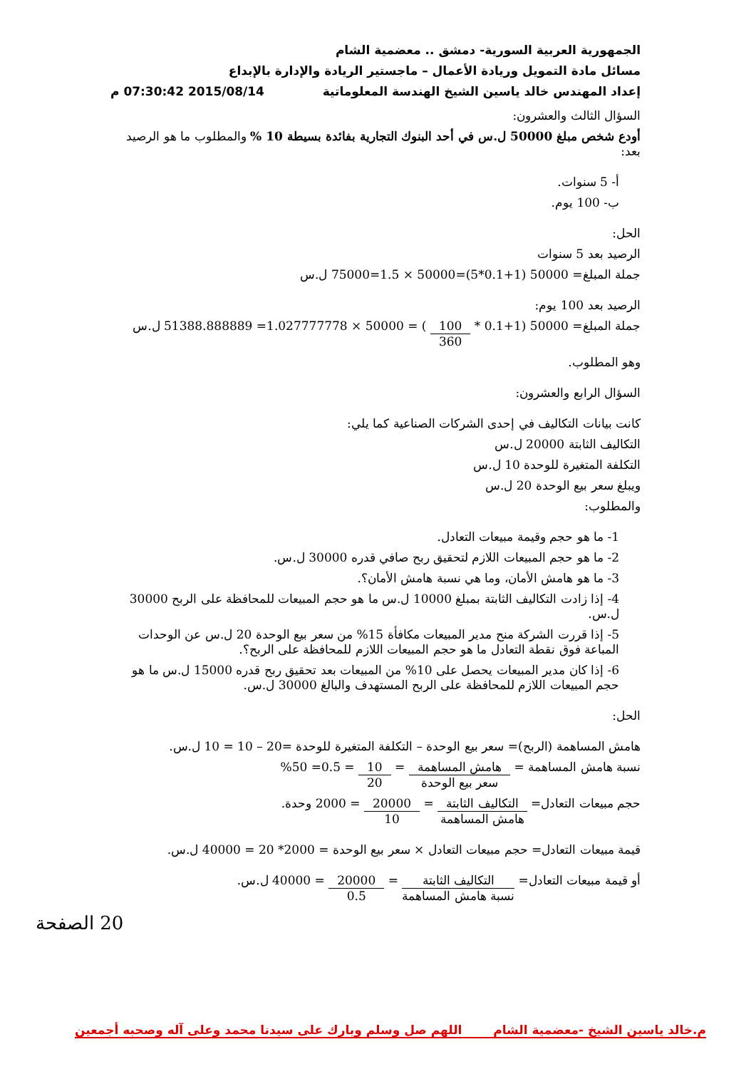الجمهورية العربية السورية- دمشق .. معضمية الشام
مسائل مادة التمويل وريادة الأعمال – ماجستير الريادة والإدارة بالإبداع
إعداد المهندس خالد ياسين الشيخ الهندسة المعلوماتية 2015/08/14 07:30:42 م
السؤال الثالث والعشرون:
أودع شخص مبلغ 50000 ل.س في أحد البنوك التجارية بفائدة بسيطة 10 % والمطلوب ما هو الرصيد بعد:
أ- 5 سنوات.
ب- 100 يوم.
الحل:
الرصيد بعد 5 سنوات
جملة المبلغ= 50000 (1+0.1*5)=50000 × 1.5=75000 ل.س
الرصيد بعد 100 يوم:
جملة المبلغ= 50000 (1+0.1 * 100 360 ) = 50000 × 1.027777778= 51388.888889 ل.س
وهو المطلوب.
السؤال الرابع والعشرون:
كانت بيانات التكاليف في إحدى الشركات الصناعية كما يلي:
التكاليف الثابتة 20000 ل.س
التكلفة المتغيرة للوحدة 10 ل.س
ويبلغ سعر بيع الوحدة 20 ل.س
والمطلوب:
1- ما هو حجم وقيمة مبيعات التعادل.
2- ما هو حجم المبيعات اللازم لتحقيق ربح صافي قدره 30000 ل.س.
3- ما هو هامش الأمان، وما هي نسبة هامش الأمان؟.
4- إذا زادت التكاليف الثابتة بمبلغ 10000 ل.س ما هو حجم المبيعات للمحافظة على الربح 30000 ل.س.
5- إذا قررت الشركة منح مدير المبيعات مكافأة 15% من سعر بيع الوحدة 20 ل.س عن الوحدات المباعة فوق نقطة التعادل ما هو حجم المبيعات اللازم للمحافظة على الربح؟.
6- إذا كان مدير المبيعات يحصل على 10% من المبيعات بعد تحقيق ربح قدره 15000 ل.س ما هو حجم المبيعات اللازم للمحافظة على الربح المستهدف والبالغ 30000 ل.س.
الحل:
هامش المساهمة (الربح)= سعر بيع الوحدة – التكلفة المتغيرة للوحدة =20 – 10 = 10 ل.س.
نسبة هامش المساهمة = هامش المساهمة سعر بيع الوحدة = 10 20 = 0.5= 50%
حجم مبيعات التعادل= التكاليف الثابتة هامش المساهمة = 20000 10 = 2000 وحدة.
قيمة مبيعات التعادل= حجم مبيعات التعادل × سعر بيع الوحدة = 2000* 20 = 40000 ل.س.
أو قيمة مبيعات التعادل= التكاليف الثابتة نسبة هامش المساهمة = 20000 0.5 = 40000 ل.س.
20 الصفحة
م.خالد ياسين الشيخ -معضمية الشام اللهم صل وسلم وبارك على سيدنا محمد وعلى آله وصحبه أجمعين